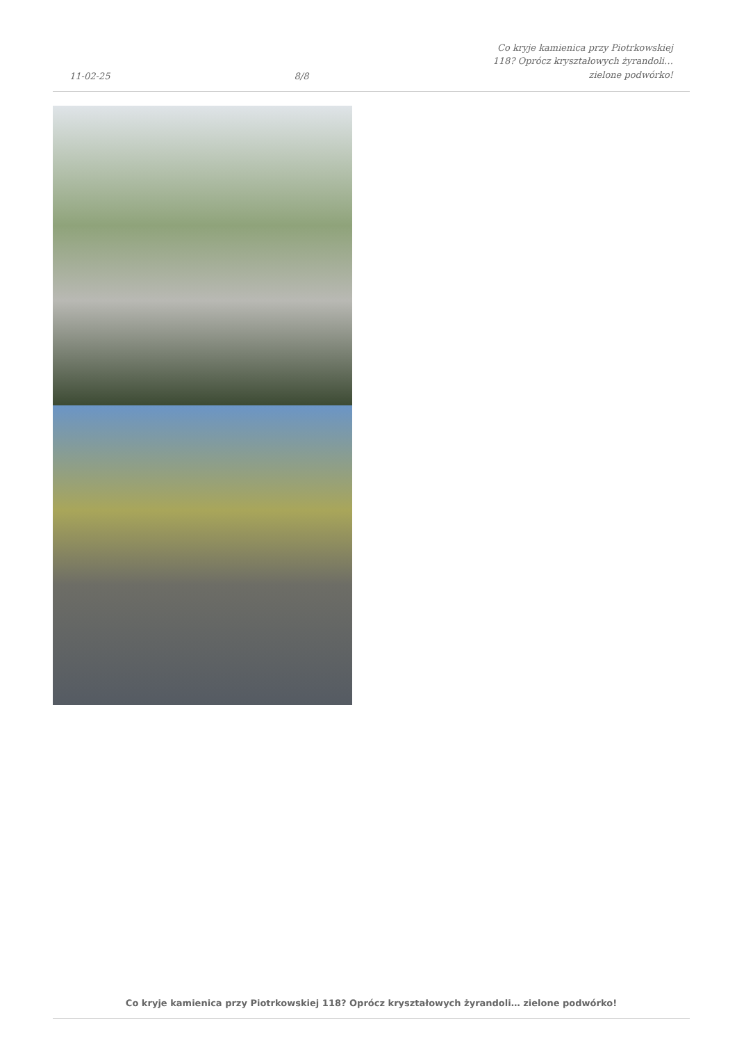11-02-25
8/8
Co kryje kamienica przy Piotrkowskiej
118? Oprócz kryształowych żyrandoli…
zielone podwórko!
Co kryje kamienica przy Piotrkowskiej 118? Oprócz kryształowych żyrandoli… zielone podwórko!